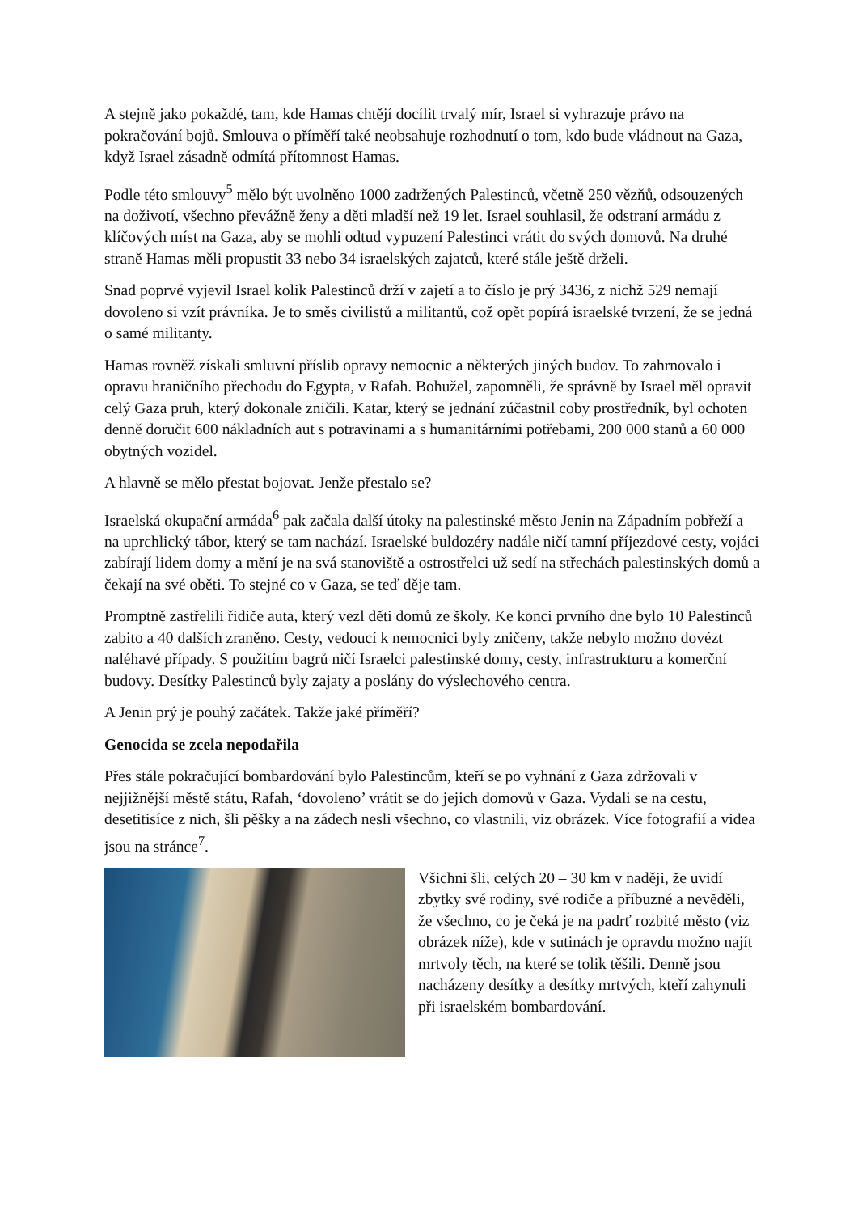A stejně jako pokaždé, tam, kde Hamas chtějí docílit trvalý mír, Israel si vyhrazuje právo na pokračování bojů. Smlouva o příměří také neobsahuje rozhodnutí o tom, kdo bude vládnout na Gaza, když Israel zásadně odmítá přítomnost Hamas.
Podle této smlouvy<sup>5</sup> mělo být uvolněno 1000 zadržených Palestinců, včetně 250 vězňů, odsouzených na doživotí, všechno převážně ženy a děti mladší než 19 let. Israel souhlasil, že odstraní armádu z klíčových míst na Gaza, aby se mohli odtud vypuzení Palestinci vrátit do svých domovů. Na druhé straně Hamas měli propustit 33 nebo 34 israelských zajatců, které stále ještě drželi.
Snad poprvé vyjevil Israel kolik Palestinců drží v zajetí a to číslo je prý 3436, z nichž 529 nemají dovoleno si vzít právníka. Je to směs civilistů a militantů, což opět popírá israelské tvrzení, že se jedná o samé militanty.
Hamas rovněž získali smluvní příslib opravy nemocnic a některých jiných budov. To zahrnovalo i opravu hraničního přechodu do Egypta, v Rafah. Bohužel, zapomněli, že správně by Israel měl opravit celý Gaza pruh, který dokonale zničili. Katar, který se jednání zúčastnil coby prostředník, byl ochoten denně doručit 600 nákladních aut s potravinami a s humanitárními potřebami, 200 000 stanů a 60 000 obytných vozidel.
A hlavně se mělo přestat bojovat. Jenže přestalo se?
Israelská okupační armáda<sup>6</sup> pak začala další útoky na palestinské město Jenin na Západním pobřeží a na uprchlický tábor, který se tam nachází. Israelské buldozéry nadále ničí tamní příjezdové cesty, vojáci zabírají lidem domy a mění je na svá stanoviště a ostrostřelci už sedí na střechách palestinských domů a čekají na své oběti. To stejné co v Gaza, se teď děje tam.
Promptně zastřelili řidiče auta, který vezl děti domů ze školy. Ke konci prvního dne bylo 10 Palestinců zabito a 40 dalších zraněno. Cesty, vedoucí k nemocnici byly zničeny, takže nebylo možno dovézt naléhavé případy. S použitím bagrů ničí Israelci palestinské domy, cesty, infrastrukturu a komerční budovy. Desítky Palestinců byly zajaty a poslány do výslechového centra.
A Jenin prý je pouhý začátek. Takže jaké příměří?
Genocida se zcela nepodařila
Přes stále pokračující bombardování bylo Palestincům, kteří se po vyhnání z Gaza zdržovali v nejjižnější městě státu, Rafah, ‘dovoleno’ vrátit se do jejich domovů v Gaza. Vydali se na cestu, desetitisíce z nich, šli pěšky a na zádech nesli všechno, co vlastnili, viz obrázek. Více fotografií a videa jsou na stránce<sup>7</sup>.
Všichni šli, celých 20 – 30 km v naději, že uvidí zbytky své rodiny, své rodiče a příbuzné a nevěděli, že všechno, co je čeká je na padrť rozbité město (viz obrázek níže), kde v sutinách je opravdu možno najít mrtvoly těch, na které se tolik těšili. Denně jsou nacházeny desítky a desítky mrtvých, kteří zahynuli při israelském bombardování.